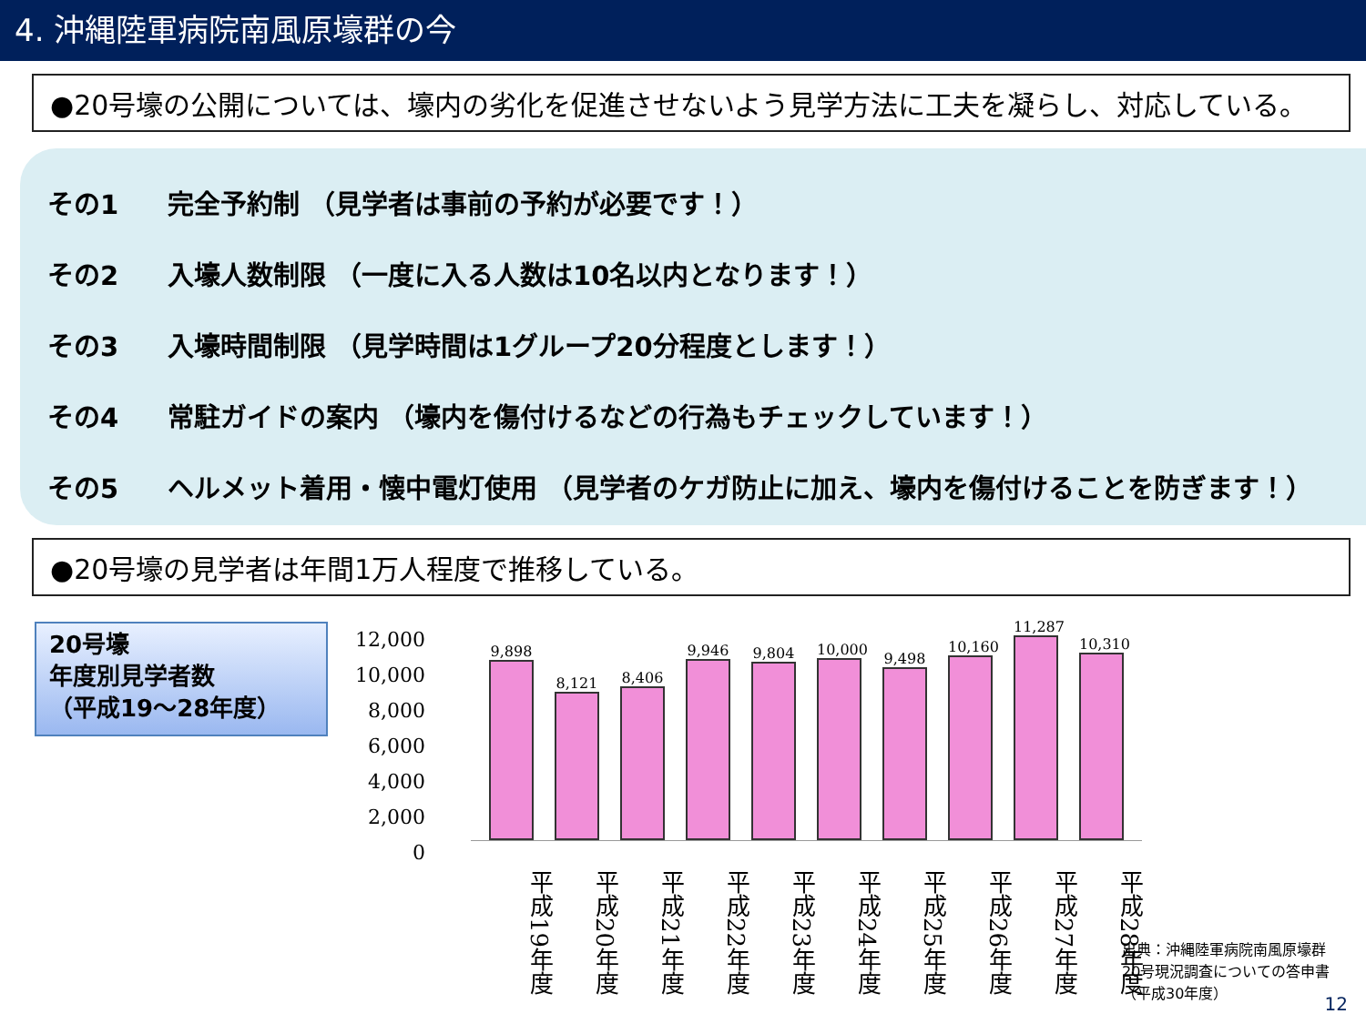4. 沖縄陸軍病院南風原壕群の今
●20号壕の公開については、壕内の劣化を促進させないよう見学方法に工夫を凝らし、対応している。
その1 完全予約制 （見学者は事前の予約が必要です！）
その2 入壕人数制限 （一度に入る人数は10名以内となります！）
その3 入壕時間制限 （見学時間は1グループ20分程度とします！）
その4 常駐ガイドの案内 （壕内を傷付けるなどの行為もチェックしています！）
その5 ヘルメット着用・懐中電灯使用 （見学者のケガ防止に加え、壕内を傷付けることを防ぎます！）
●20号壕の見学者は年間1万人程度で推移している。
20号壕
年度別見学者数
（平成19～28年度）
12,000
10,000
8,000
6,000
4,000
2,000
0
9,898
8,121
8,406
9,946
9,804
10,000
9,498
10,160
11,287
10,310
平成19年度
平成20年度
平成21年度
平成22年度
平成23年度
平成24年度
平成25年度
平成26年度
平成27年度
平成28年度
出典：沖縄陸軍病院南風原壕群
20号現況調査についての答申書
（平成30年度）
12